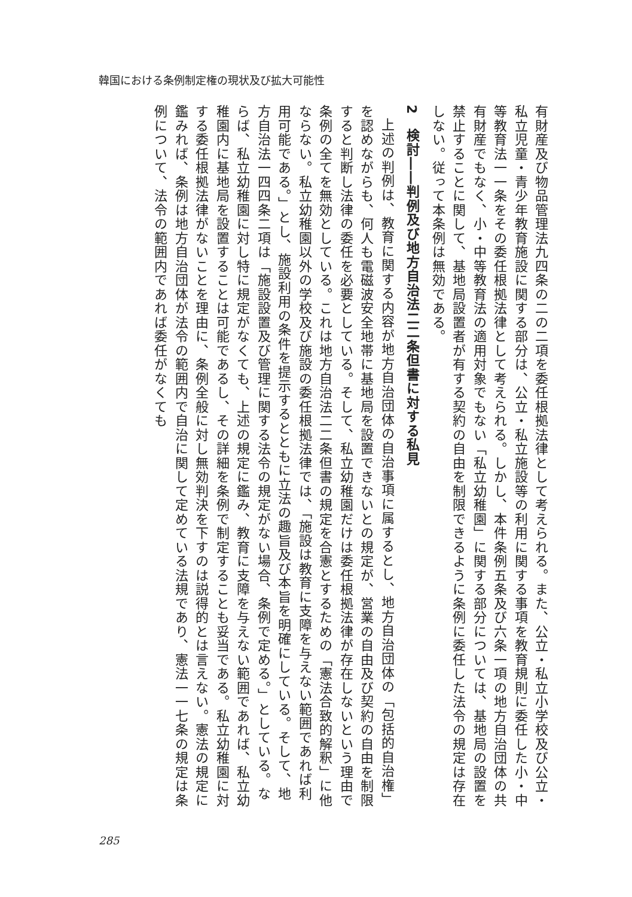韓国における条例制定権の現状及び拡大可能性
有財産及び物品管理法九四条の二の二項を委任根拠法律として考えられる。また、公立・私立小学校及び公立・私立児童・青少年教育施設に関する部分は、公立・私立施設等の利用に関する事項を教育規則に委任した小・中等教育法一一条をその委任根拠法律として考えられる。しかし、本件条例五条及び六条一項の地方自治団体の共有財産でもなく、小・中等教育法の適用対象でもない「私立幼稚園」に関する部分については、基地局の設置を禁止することに関して、基地局設置者が有する契約の自由を制限できるように条例に委任した法令の規定は存在しない。従って本条例は無効である。
2　検討――判例及び地方自治法二二条但書に対する私見
上述の判例は、教育に関する内容が地方自治団体の自治事項に属するとし、地方自治団体の「包括的自治権」を認めながらも、何人も電磁波安全地帯に基地局を設置できないとの規定が、営業の自由及び契約の自由を制限すると判断し法律の委任を必要としている。そして、私立幼稚園だけは委任根拠法律が存在しないという理由で条例の全てを無効としている。これは地方自治法二二条但書の規定を合憲とするための「憲法合致的解釈」に他ならない。私立幼稚園以外の学校及び施設の委任根拠法律では、「施設は教育に支障を与えない範囲であれば利用可能である。」とし、施設利用の条件を提示するとともに立法の趣旨及び本旨を明確にしている。そして、地方自治法一四四条二項は「施設設置及び管理に関する法令の規定がない場合、条例で定める。」としている。ならば、私立幼稚園に対し特に規定がなくても、上述の規定に鑑み、教育に支障を与えない範囲であれば、私立幼稚園内に基地局を設置することは可能であるし、その詳細を条例で制定することも妥当である。私立幼稚園に対する委任根拠法律がないことを理由に、条例全般に対し無効判決を下すのは説得的とは言えない。憲法の規定に鑑みれば、条例は地方自治団体が法令の範囲内で自治に関して定めている法規であり、憲法一一七条の規定は条例について、法令の範囲内であれば委任がなくても
285